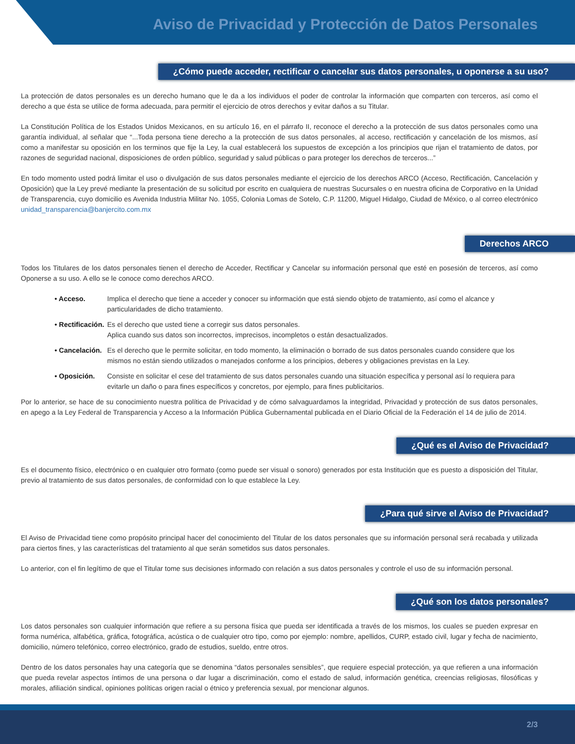Aviso de Privacidad y Protección de Datos Personales
¿Cómo puede acceder, rectificar o cancelar sus datos personales, u oponerse a su uso?
La protección de datos personales es un derecho humano que le da a los individuos el poder de controlar la información que comparten con terceros, así como el derecho a que ésta se utilice de forma adecuada, para permitir el ejercicio de otros derechos y evitar daños a su Titular.
La Constitución Política de los Estados Unidos Mexicanos, en su artículo 16, en el párrafo II, reconoce el derecho a la protección de sus datos personales como una garantía individual, al señalar que “...Toda persona tiene derecho a la protección de sus datos personales, al acceso, rectificación y cancelación de los mismos, así como a manifestar su oposición en los terminos que fije la Ley, la cual establecerá los supuestos de excepción a los principios que rijan el tratamiento de datos, por razones de seguridad nacional, disposiciones de orden público, seguridad y salud públicas o para proteger los derechos de terceros...”
En todo momento usted podrá limitar el uso o divulgación de sus datos personales mediante el ejercicio de los derechos ARCO (Acceso, Rectificación, Cancelación y Oposición) que la Ley prevé mediante la presentación de su solicitud por escrito en cualquiera de nuestras Sucursales o en nuestra oficina de Corporativo en la Unidad de Transparencia, cuyo domicilio es Avenida Industria Militar No. 1055, Colonia Lomas de Sotelo, C.P. 11200, Miguel Hidalgo, Ciudad de México, o al correo electrónico unidad_transparencia@banjercito.com.mx
Derechos ARCO
Todos los Titulares de los datos personales tienen el derecho de Acceder, Rectificar y Cancelar su información personal que esté en posesión de terceros, así como Oponerse a su uso. A ello se le conoce como derechos ARCO.
• Acceso. Implica el derecho que tiene a acceder y conocer su información que está siendo objeto de tratamiento, así como el alcance y particularidades de dicho tratamiento.
• Rectificación. Es el derecho que usted tiene a corregir sus datos personales.
Aplica cuando sus datos son incorrectos, imprecisos, incompletos o están desactualizados.
• Cancelación. Es el derecho que le permite solicitar, en todo momento, la eliminación o borrado de sus datos personales cuando considere que los mismos no están siendo utilizados o manejados conforme a los principios, deberes y obligaciones previstas en la Ley.
• Oposición. Consiste en solicitar el cese del tratamiento de sus datos personales cuando una situación específica y personal así lo requiera para evitarle un daño o para fines específicos y concretos, por ejemplo, para fines publicitarios.
Por lo anterior, se hace de su conocimiento nuestra política de Privacidad y de cómo salvaguardamos la integridad, Privacidad y protección de sus datos personales, en apego a la Ley Federal de Transparencia y Acceso a la Información Pública Gubernamental publicada en el Diario Oficial de la Federación el 14 de julio de 2014.
¿Qué es el Aviso de Privacidad?
Es el documento físico, electrónico o en cualquier otro formato (como puede ser visual o sonoro) generados por esta Institución que es puesto a disposición del Titular, previo al tratamiento de sus datos personales, de conformidad con lo que establece la Ley.
¿Para qué sirve el Aviso de Privacidad?
El Aviso de Privacidad tiene como propósito principal hacer del conocimiento del Titular de los datos personales que su información personal será recabada y utilizada para ciertos fines, y las características del tratamiento al que serán sometidos sus datos personales.
Lo anterior, con el fin legítimo de que el Titular tome sus decisiones informado con relación a sus datos personales y controle el uso de su información personal.
¿Qué son los datos personales?
Los datos personales son cualquier información que refiere a su persona física que pueda ser identificada a través de los mismos, los cuales se pueden expresar en forma numérica, alfabética, gráfica, fotográfica, acústica o de cualquier otro tipo, como por ejemplo: nombre, apellidos, CURP, estado civil, lugar y fecha de nacimiento, domicilio, número telefónico, correo electrónico, grado de estudios, sueldo, entre otros.
Dentro de los datos personales hay una categoría que se denomina “datos personales sensibles”, que requiere especial protección, ya que refieren a una información que pueda revelar aspectos íntimos de una persona o dar lugar a discriminación, como el estado de salud, información genética, creencias religiosas, filosóficas y morales, afiliación sindical, opiniones políticas origen racial o étnico y preferencia sexual, por mencionar algunos.
2/3